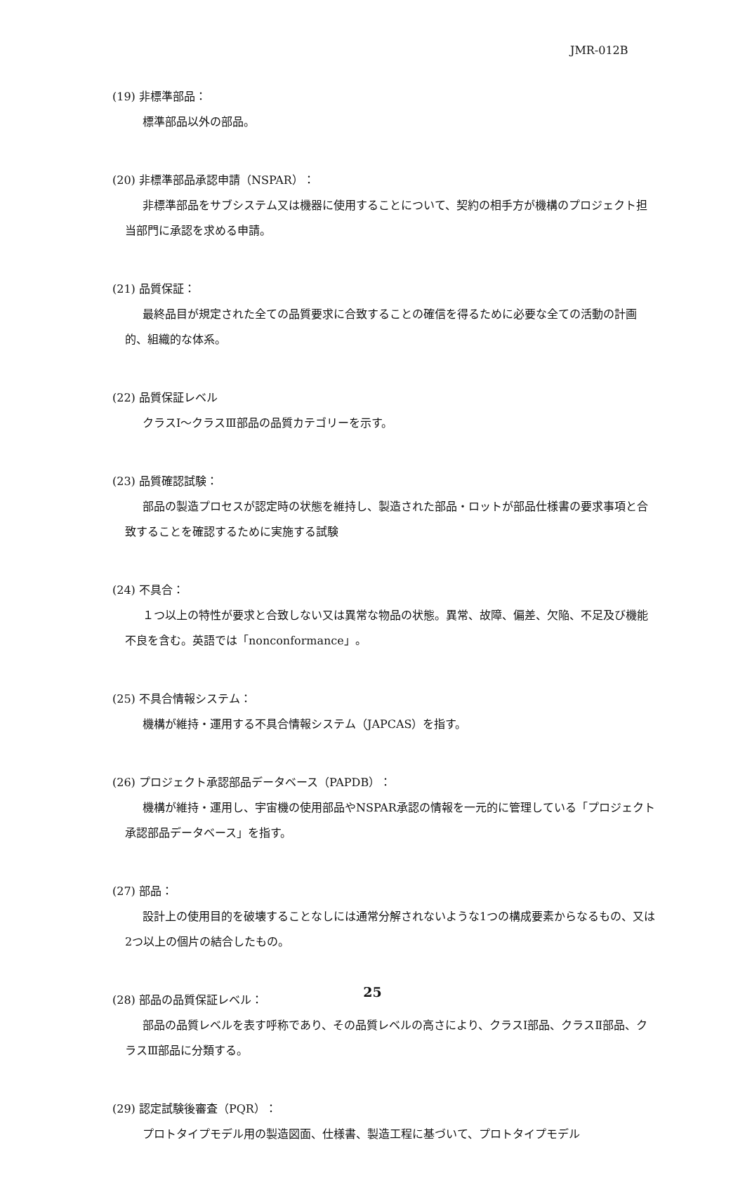JMR-012B
(19) 非標準部品：
標準部品以外の部品。
(20) 非標準部品承認申請（NSPAR）：
非標準部品をサブシステム又は機器に使用することについて、契約の相手方が機構のプロジェクト担当部門に承認を求める申請。
(21) 品質保証：
最終品目が規定された全ての品質要求に合致することの確信を得るために必要な全ての活動の計画的、組織的な体系。
(22) 品質保証レベル
クラスⅠ～クラスⅢ部品の品質カテゴリーを示す。
(23) 品質確認試験：
部品の製造プロセスが認定時の状態を維持し、製造された部品・ロットが部品仕様書の要求事項と合致することを確認するために実施する試験
(24) 不具合：
１つ以上の特性が要求と合致しない又は異常な物品の状態。異常、故障、偏差、欠陥、不足及び機能不良を含む。英語では「nonconformance」。
(25) 不具合情報システム：
機構が維持・運用する不具合情報システム（JAPCAS）を指す。
(26) プロジェクト承認部品データベース（PAPDB）：
機構が維持・運用し、宇宙機の使用部品やNSPAR承認の情報を一元的に管理している「プロジェクト承認部品データベース」を指す。
(27) 部品：
設計上の使用目的を破壊することなしには通常分解されないような1つの構成要素からなるもの、又は2つ以上の個片の結合したもの。
(28) 部品の品質保証レベル：
部品の品質レベルを表す呼称であり、その品質レベルの高さにより、クラスⅠ部品、クラスⅡ部品、クラスⅢ部品に分類する。
(29) 認定試験後審査（PQR）：
プロトタイプモデル用の製造図面、仕様書、製造工程に基づいて、プロトタイプモデル
25